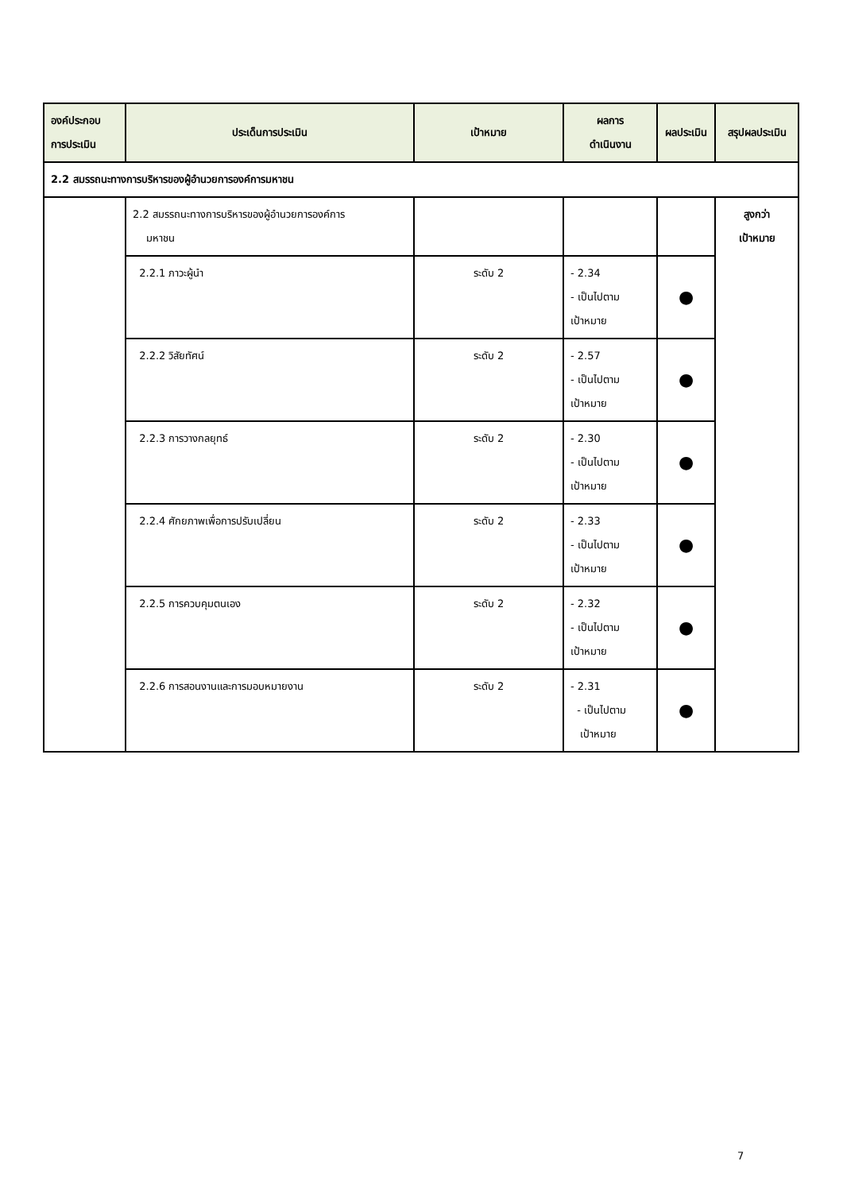| องค์ประกอบ การประเมิน | ประเด็นการประเมิน | เป้าหมาย | ผลการ ดำเนินงาน | ผลประเมิน | สรุปผลประเมิน |
| --- | --- | --- | --- | --- | --- |
| 2.2 สมรรถนะทางการบริหารของผู้อำนวยการองค์การมหาชน | | | | | |
| | 2.2 สมรรถนะทางการบริหารของผู้อำนวยการองค์การ มหาชน | | | | สูงกว่า เป้าหมาย |
| | 2.2.1 ภาวะผู้นำ | ระดับ 2 | - 2.34 - เป็นไปตาม เป้าหมาย | ● | |
| | 2.2.2 วิสัยทัศน์ | ระดับ 2 | - 2.57 - เป็นไปตาม เป้าหมาย | ● | |
| | 2.2.3 การวางกลยุทธ์ | ระดับ 2 | - 2.30 - เป็นไปตาม เป้าหมาย | ● | |
| | 2.2.4 ศักยภาพเพื่อการปรับเปลี่ยน | ระดับ 2 | - 2.33 - เป็นไปตาม เป้าหมาย | ● | |
| | 2.2.5 การควบคุมตนเอง | ระดับ 2 | - 2.32 - เป็นไปตาม เป้าหมาย | ● | |
| | 2.2.6 การสอนงานและการมอบหมายงาน | ระดับ 2 | - 2.31 - เป็นไปตาม เป้าหมาย | ● | |
7